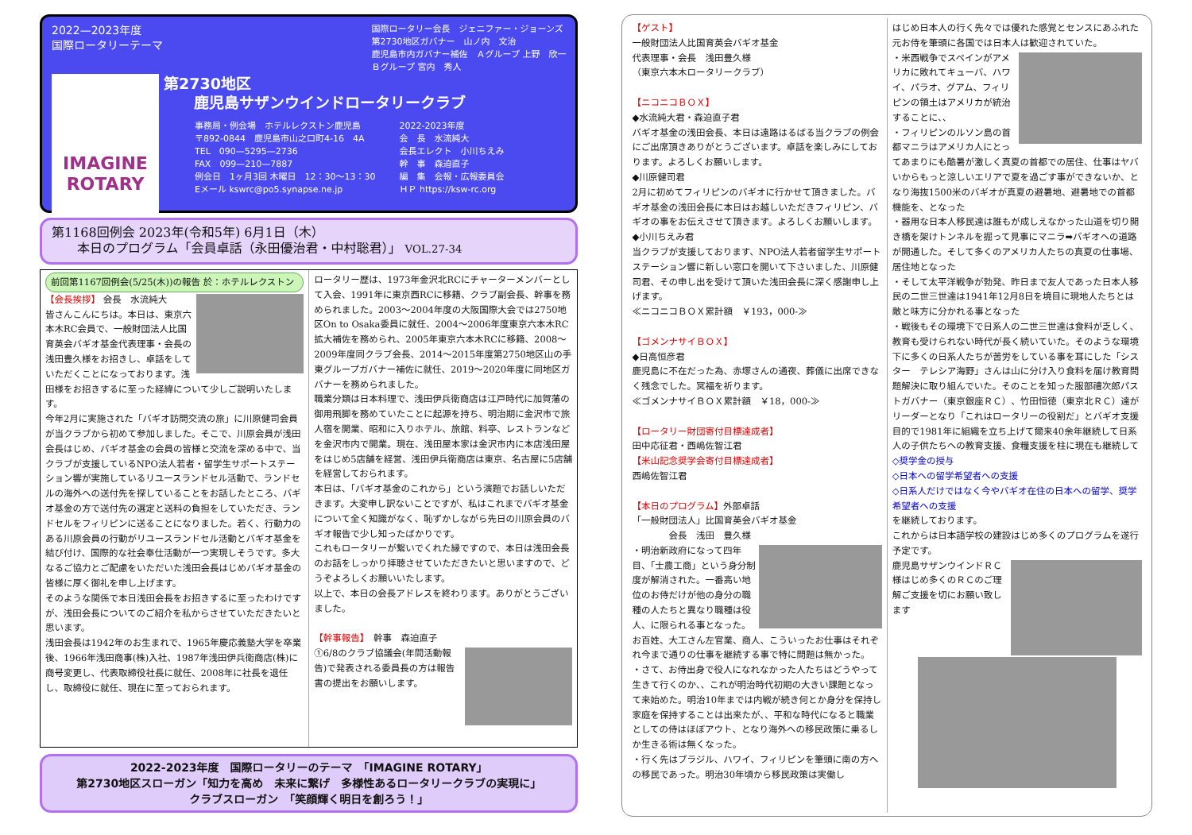2022—2023年度
国際ロータリーテーマ
国際ロータリー会長　ジェニファー・ジョーンズ
第2730地区ガバナー　山ノ内　文治
鹿児島市内ガバナー補佐　Ａグループ 上野　欣一
Ｂグループ 宮内　秀人
IMAGINE
ROTARY
第2730地区
　　鹿児島サザンウインドロータリークラブ
事務局・例会場　ホテルレクストン鹿児島
〒892-0844　鹿児島市山之口町4-16　4A
TEL　090—5295—2736
FAX　099—210—7887
例会日　1ヶ月3回 木曜日　12：30～13：30
Eメール kswrc@po5.synapse.ne.jp
2022-2023年度
会　長　水流純大
会長エレクト　小川ちえみ
幹　事　森迫直子
編　集　会報・広報委員会
ＨＰ https://ksw-rc.org
第1168回例会 2023年(令和5年) 6月1日（木）
　　本日のプログラム「会員卓話（永田優治君・中村聡君）」 VOL.27-34
前回第1167回例会(5/25(木))の報告 於：ホテルレクストン
【会長挨拶】 会長　水流純大
皆さんこんにちは。本日は、東京六本木RC会員で、一般財団法人比国育英会バギオ基金代表理事・会長の浅田豊久様をお招きし、卓話をしていただくことになっております。浅田様をお招きするに至った経緯について少しご説明いたします。
今年2月に実施された「バギオ訪問交流の旅」に川原健司会員が当クラブから初めて参加しました。そこで、川原会員が浅田会長はじめ、バギオ基金の会員の皆様と交流を深める中で、当クラブが支援しているNPO法人若者・留学生サポートステーション響が実施しているリユースランドセル活動で、ランドセルの海外への送付先を探していることをお話したところ、バギオ基金の方で送付先の選定と送料の負担をしていただき、ランドセルをフィリピンに送ることになりました。若く、行動力のある川原会員の行動がリユースランドセル活動とバギオ基金を結び付け、国際的な社会奉仕活動が一つ実現しそうです。多大なるご協力とご配慮をいただいた浅田会長はじめバギオ基金の皆様に厚く御礼を申し上げます。
そのような関係で本日浅田会長をお招きするに至ったわけですが、浅田会長についてのご紹介を私からさせていただきたいと思います。
浅田会長は1942年のお生まれで、1965年慶応義塾大学を卒業後、1966年浅田商事(株)入社、1987年浅田伊兵衛商店(株)に商号変更し、代表取締役社長に就任、2008年に社長を退任し、取締役に就任、現在に至っておられます。
ロータリー歴は、1973年金沢北RCにチャーターメンバーとして入会、1991年に東京西RCに移籍、クラブ副会長、幹事を務められました。2003～2004年度の大阪国際大会では2750地区On to Osaka委員に就任、2004～2006年度東京六本木RC拡大補佐を務められ、2005年東京六本木RCに移籍、2008～2009年度同クラブ会長、2014～2015年度第2750地区山の手東グループガバナー補佐に就任、2019～2020年度に同地区ガバナーを務められました。
職業分類は日本料理で、浅田伊兵衛商店は江戸時代に加賀藩の御用飛脚を務めていたことに起源を持ち、明治期に金沢市で旅人宿を開業、昭和に入りホテル、旅館、料亭、レストランなどを金沢市内で開業。現在、浅田屋本家は金沢市内に本店浅田屋をはじめ5店舗を経営、浅田伊兵衛商店は東京、名古屋に5店舗を経営しておられます。
本日は、「バギオ基金のこれから」という演題でお話しいただきます。大変申し訳ないことですが、私はこれまでバギオ基金について全く知識がなく、恥ずかしながら先日の川原会員のバギオ報告で少し知ったばかりです。
これもロータリーが繋いでくれた縁ですので、本日は浅田会長のお話をしっかり拝聴させていただきたいと思いますので、どうぞよろしくお願いいたします。
以上で、本日の会長アドレスを終わります。ありがとうございました。
【幹事報告】　幹事　森迫直子
①6/8のクラブ協議会(年間活動報告)で発表される委員長の方は報告書の提出をお願いします。
2022-2023年度　国際ロータリーのテーマ　「IMAGINE ROTARY」
第2730地区スローガン「知力を高め　未来に繋げ　多様性あるロータリークラブの実現に」
クラブスローガン　「笑顔輝く明日を創ろう！」
【ゲスト】
一般財団法人比国育英会バギオ基金
代表理事・会長　浅田豊久様
（東京六本木ロータリークラブ）
【ニコニコＢＯＸ】
◆水流純大君・森迫直子君
バギオ基金の浅田会長、本日は遠路はるばる当クラブの例会にご出席頂きありがとうございます。卓話を楽しみにしております。よろしくお願いします。
◆川原健司君
2月に初めてフィリピンのバギオに行かせて頂きました。バギオ基金の浅田会長に本日はお越しいただきフィリピン、バギオの事をお伝えさせて頂きます。よろしくお願いします。
◆小川ちえみ君
当クラブが支援しております、NPO法人若者留学生サポートステーション響に新しい窓口を開いて下さいました、川原健司君、その申し出を受けて頂いた浅田会長に深く感謝申し上げます。
≪ニコニコＢＯＸ累計額　￥193，000-≫
【ゴメンナサイＢＯＸ】
◆日高恒彦君
鹿児島に不在だった為、赤塚さんの通夜、葬儀に出席できなく残念でした。冥福を祈ります。
≪ゴメンナサイＢＯＸ累計額　￥18，000-≫
【ロータリー財団寄付目標達成者】
田中応征君・西嶋佐智江君
【米山記念奨学会寄付目標達成者】
西嶋佐智江君
【本日のプログラム】外部卓話
「一般財団法人」比国育英会バギオ基金
　　　　会長　浅田　豊久様
・明治新政府になって四年目、「士農工商」という身分制度が解消された。一番高い地位のお侍だけが他の身分の職種の人たちと異なり職種は役人、に限られる事となった。お百姓、大工さん左官業、商人、こういったお仕事はそれぞれ今まで通りの仕事を継続する事で特に問題は無かった。
・さて、お侍出身で役人になれなかった人たちはどうやって生きて行くのか、、これが明治時代初期の大きい課題となって来始めた。明治10年までは内戦が続き何とか身分を保持し家庭を保持することは出来たが、、平和な時代になると職業としての侍はほぼアウト、となり海外への移民政策に乗るしか生きる術は無くなった。
・行く先はブラジル、ハワイ、フィリピンを筆頭に南の方への移民であった。明治30年頃から移民政策は実働し
はじめ日本人の行く先々では優れた感覚とセンスにあふれた元お侍を筆頭に各国では日本人は歓迎されていた。
・米西戦争でスペインがアメリカに敗れてキューバ、ハワイ、パラオ、グアム、フィリピンの領土はアメリカが統治することに、、
・フィリピンのルソン島の首都マニラはアメリカ人にとってあまりにも酷暑が激しく真夏の首都での居住、仕事はヤバいからもっと涼しいエリアで夏を過ごす事ができないか、となり海抜1500米のバギオが真夏の避暑地、避暑地での首都機能を、となった
・器用な日本人移民達は誰もが成しえなかった山道を切り開き橋を架けトンネルを掘って見事にマニラ➡バギオへの道路が開通した。そして多くのアメリカ人たちの真夏の仕事場、居住地となった
・そして太平洋戦争が勃発、昨日まで友人であった日本人移民の二世三世達は1941年12月8日を境目に現地人たちとは敵と味方に分かれる事となった
・戦後もその環境下で日系人の二世三世達は食料が乏しく、教育も受けられない時代が長く続いていた。そのような環境下に多くの日系人たちが苦労をしている事を耳にした「シスター　テレシア海野」さんは山に分け入り食料を届け教育問題解決に取り組んでいた。そのことを知った服部禮次郎パストガバナー（東京銀座ＲＣ）、竹田恒徳（東京北ＲＣ）達がリーダーとなり「これはロータリーの役割だ」とバギオ支援目的で1981年に組織を立ち上げて爾来40余年継続して日系人の子供たちへの教育支援、食糧支援を柱に現在も継続して
◇奨学金の授与
◇日本への留学希望者への支援
◇日系人だけではなく今やバギオ在住の日本への留学、奨学希望者への支援
を継続しております。
これからは日本語学校の建設はじめ多くのプログラムを遂行予定です。
鹿児島サザンウインドＲＣ様はじめ多くのＲＣのご理解ご支援を切にお願い致します